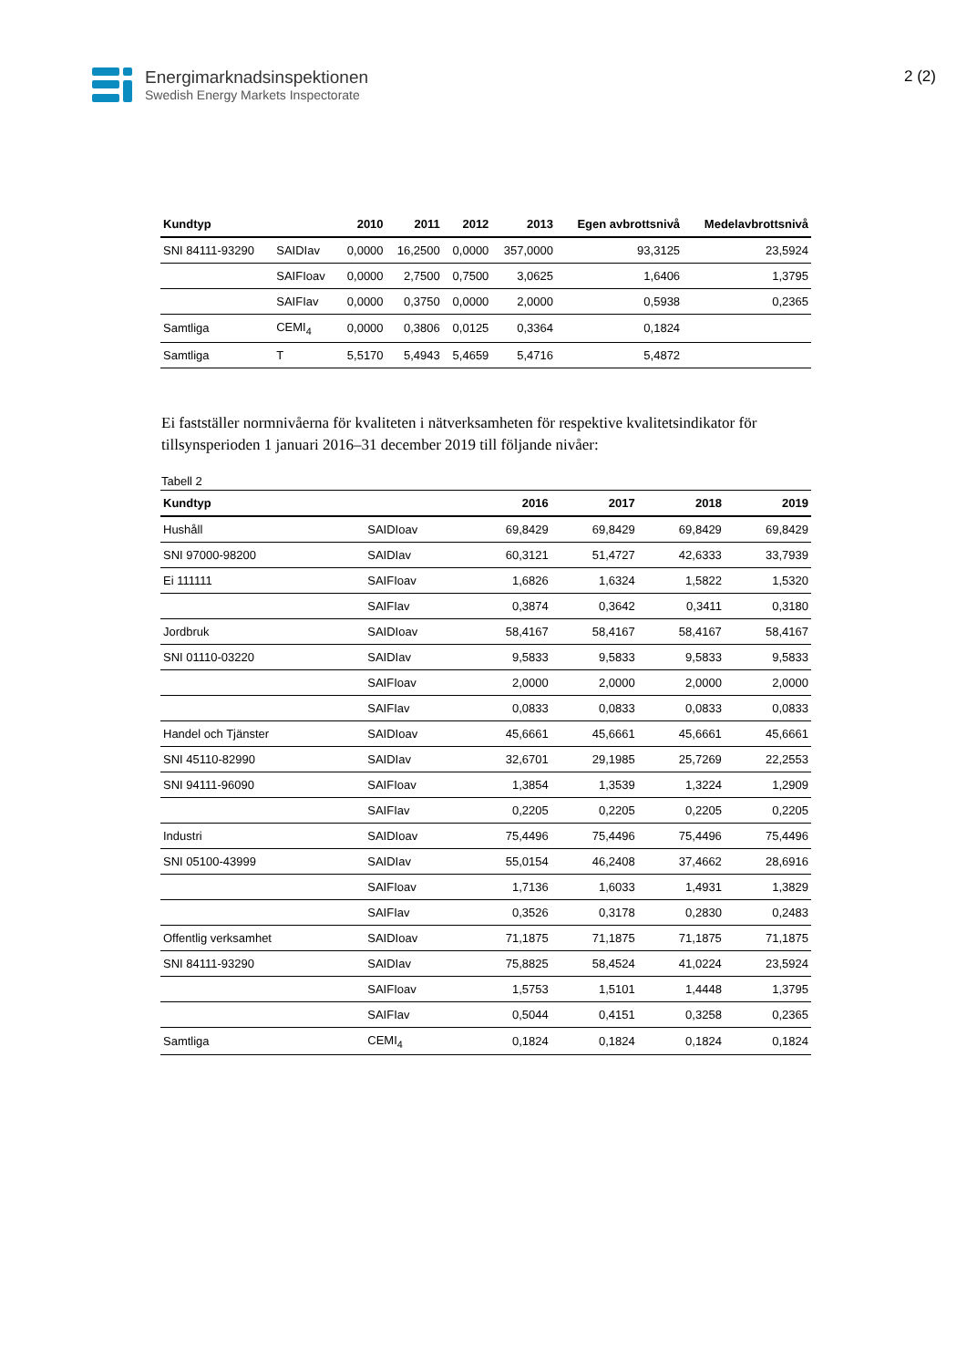Energimarknadsinspektionen
Swedish Energy Markets Inspectorate
2 (2)
| Kundtyp | | 2010 | 2011 | 2012 | 2013 | Egen avbrottsnivå | Medelavbrottsnivå |
| --- | --- | --- | --- | --- | --- | --- | --- |
| SNI 84111-93290 | SAIDIav | 0,0000 | 16,2500 | 0,0000 | 357,0000 | 93,3125 | 23,5924 |
| | SAIFIoav | 0,0000 | 2,7500 | 0,7500 | 3,0625 | 1,6406 | 1,3795 |
| | SAIFIav | 0,0000 | 0,3750 | 0,0000 | 2,0000 | 0,5938 | 0,2365 |
| Samtliga | CEMI<sub>4</sub> | 0,0000 | 0,3806 | 0,0125 | 0,3364 | 0,1824 | |
| Samtliga | T | 5,5170 | 5,4943 | 5,4659 | 5,4716 | 5,4872 | |
Ei fastställer normnivåerna för kvaliteten i nätverksamheten för respektive kvalitetsindikator för tillsynsperioden 1 januari 2016–31 december 2019 till följande nivåer:
Tabell 2
| Kundtyp | | 2016 | 2017 | 2018 | 2019 |
| --- | --- | --- | --- | --- | --- |
| Hushåll | SAIDIoav | 69,8429 | 69,8429 | 69,8429 | 69,8429 |
| SNI 97000-98200 | SAIDIav | 60,3121 | 51,4727 | 42,6333 | 33,7939 |
| Ei 111111 | SAIFIoav | 1,6826 | 1,6324 | 1,5822 | 1,5320 |
| | SAIFIav | 0,3874 | 0,3642 | 0,3411 | 0,3180 |
| Jordbruk | SAIDIoav | 58,4167 | 58,4167 | 58,4167 | 58,4167 |
| SNI 01110-03220 | SAIDIav | 9,5833 | 9,5833 | 9,5833 | 9,5833 |
| | SAIFIoav | 2,0000 | 2,0000 | 2,0000 | 2,0000 |
| | SAIFIav | 0,0833 | 0,0833 | 0,0833 | 0,0833 |
| Handel och Tjänster | SAIDIoav | 45,6661 | 45,6661 | 45,6661 | 45,6661 |
| SNI 45110-82990 | SAIDIav | 32,6701 | 29,1985 | 25,7269 | 22,2553 |
| SNI 94111-96090 | SAIFIoav | 1,3854 | 1,3539 | 1,3224 | 1,2909 |
| | SAIFIav | 0,2205 | 0,2205 | 0,2205 | 0,2205 |
| Industri | SAIDIoav | 75,4496 | 75,4496 | 75,4496 | 75,4496 |
| SNI 05100-43999 | SAIDIav | 55,0154 | 46,2408 | 37,4662 | 28,6916 |
| | SAIFIoav | 1,7136 | 1,6033 | 1,4931 | 1,3829 |
| | SAIFIav | 0,3526 | 0,3178 | 0,2830 | 0,2483 |
| Offentlig verksamhet | SAIDIoav | 71,1875 | 71,1875 | 71,1875 | 71,1875 |
| SNI 84111-93290 | SAIDIav | 75,8825 | 58,4524 | 41,0224 | 23,5924 |
| | SAIFIoav | 1,5753 | 1,5101 | 1,4448 | 1,3795 |
| | SAIFIav | 0,5044 | 0,4151 | 0,3258 | 0,2365 |
| Samtliga | CEMI<sub>4</sub> | 0,1824 | 0,1824 | 0,1824 | 0,1824 |